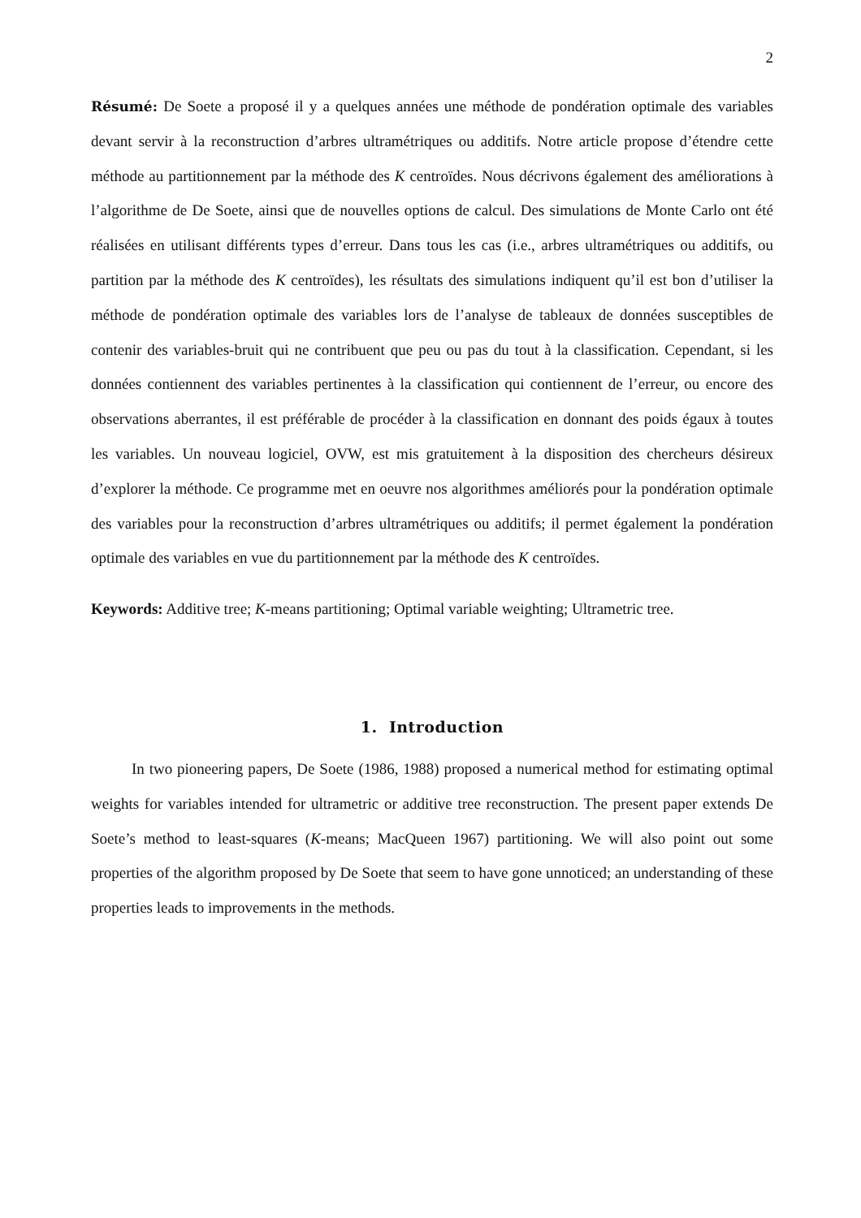2
Résumé: De Soete a proposé il y a quelques années une méthode de pondération optimale des variables devant servir à la reconstruction d’arbres ultramétriques ou additifs. Notre article propose d’étendre cette méthode au partitionnement par la méthode des K centroïdes. Nous décrivons également des améliorations à l’algorithme de De Soete, ainsi que de nouvelles options de calcul. Des simulations de Monte Carlo ont été réalisées en utilisant différents types d’erreur. Dans tous les cas (i.e., arbres ultramétriques ou additifs, ou partition par la méthode des K centroïdes), les résultats des simulations indiquent qu’il est bon d’utiliser la méthode de pondération optimale des variables lors de l’analyse de tableaux de données susceptibles de contenir des variables-bruit qui ne contribuent que peu ou pas du tout à la classification. Cependant, si les données contiennent des variables pertinentes à la classification qui contiennent de l’erreur, ou encore des observations aberrantes, il est préférable de procéder à la classification en donnant des poids égaux à toutes les variables. Un nouveau logiciel, OVW, est mis gratuitement à la disposition des chercheurs désireux d’explorer la méthode. Ce programme met en oeuvre nos algorithmes améliorés pour la pondération optimale des variables pour la reconstruction d’arbres ultramétriques ou additifs; il permet également la pondération optimale des variables en vue du partitionnement par la méthode des K centroïdes.
Keywords: Additive tree; K-means partitioning; Optimal variable weighting; Ultrametric tree.
1. Introduction
In two pioneering papers, De Soete (1986, 1988) proposed a numerical method for estimating optimal weights for variables intended for ultrametric or additive tree reconstruction. The present paper extends De Soete’s method to least-squares (K-means; MacQueen 1967) partitioning. We will also point out some properties of the algorithm proposed by De Soete that seem to have gone unnoticed; an understanding of these properties leads to improvements in the methods.